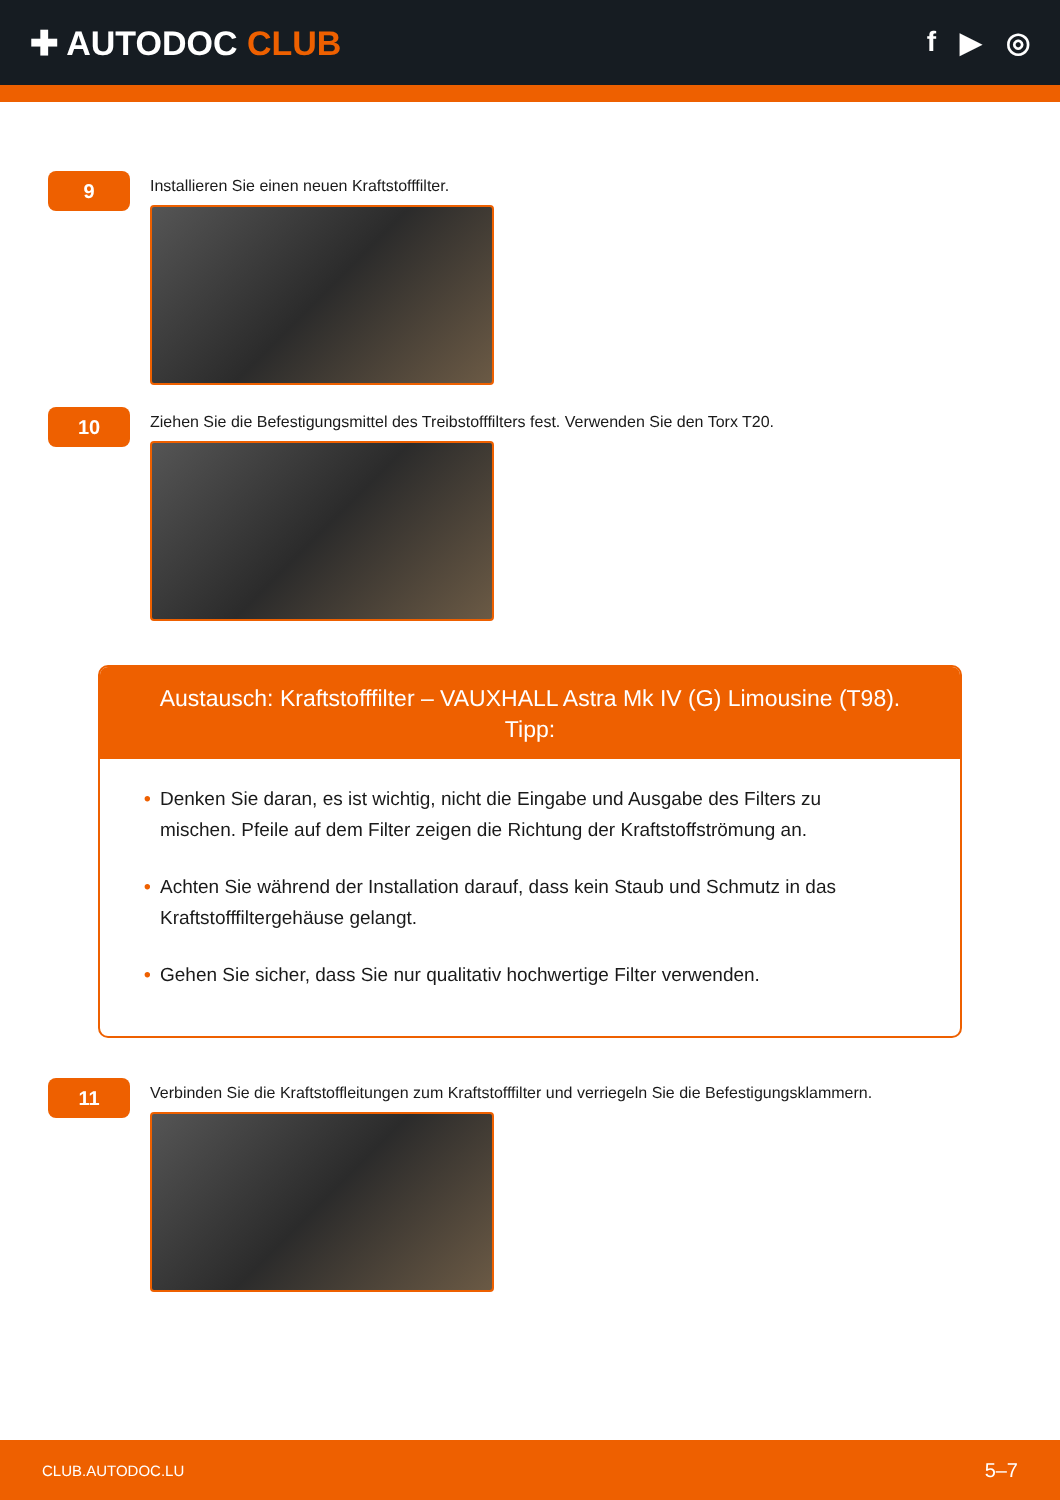✚ AUTODOC CLUB
f ▶ ◎
9
Installieren Sie einen neuen Kraftstofffilter.
10
Ziehen Sie die Befestigungsmittel des Treibstofffilters fest. Verwenden Sie den Torx T20.
Austausch: Kraftstofffilter – VAUXHALL Astra Mk IV (G) Limousine (T98).
Tipp:
• Denken Sie daran, es ist wichtig, nicht die Eingabe und Ausgabe des Filters zu mischen. Pfeile auf dem Filter zeigen die Richtung der Kraftstoffströmung an.
• Achten Sie während der Installation darauf, dass kein Staub und Schmutz in das Kraftstofffiltergehäuse gelangt.
• Gehen Sie sicher, dass Sie nur qualitativ hochwertige Filter verwenden.
11
Verbinden Sie die Kraftstoffleitungen zum Kraftstofffilter und verriegeln Sie die Befestigungsklammern.
CLUB.AUTODOC.LU 5–7